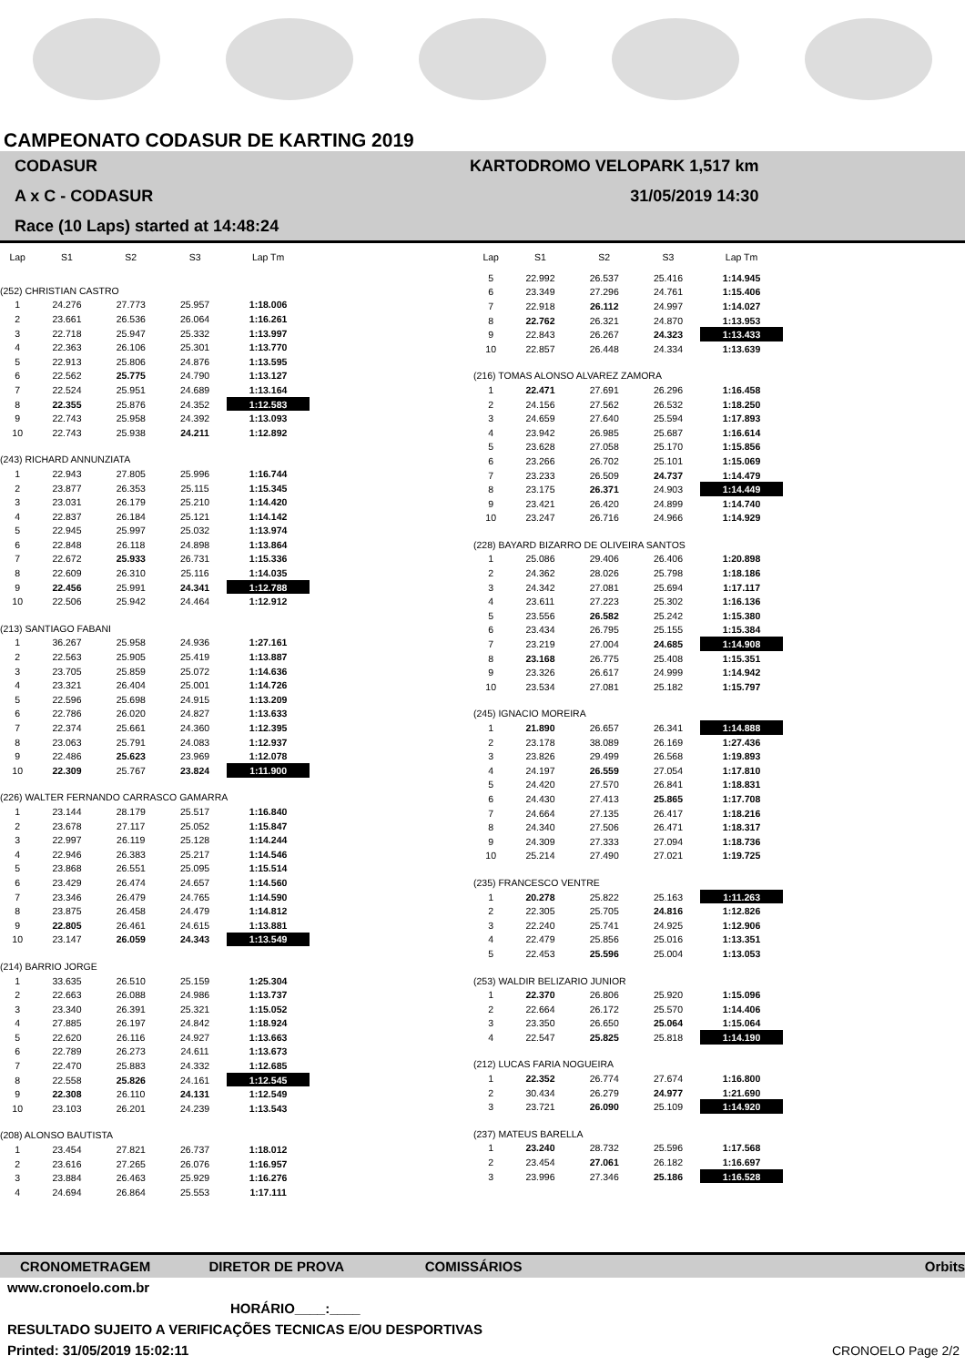CAMPEONATO CODASUR DE KARTING 2019
CODASUR
A x C - CODASUR
Race (10 Laps) started at 14:48:24
KARTODROMO VELOPARK 1,517 km
31/05/2019 14:30
| Lap | S1 | S2 | S3 | Lap Tm |
| --- | --- | --- | --- | --- |
| (252) CHRISTIAN CASTRO | | | | |
| 1 | 24.276 | 27.773 | 25.957 | 1:18.006 |
| 2 | 23.661 | 26.536 | 26.064 | 1:16.261 |
| 3 | 22.718 | 25.947 | 25.332 | 1:13.997 |
| 4 | 22.363 | 26.106 | 25.301 | 1:13.770 |
| 5 | 22.913 | 25.806 | 24.876 | 1:13.595 |
| 6 | 22.562 | 25.775 | 24.790 | 1:13.127 |
| 7 | 22.524 | 25.951 | 24.689 | 1:13.164 |
| 8 | 22.355 | 25.876 | 24.352 | 1:12.583 |
| 9 | 22.743 | 25.958 | 24.392 | 1:13.093 |
| 10 | 22.743 | 25.938 | 24.211 | 1:12.892 |
| (243) RICHARD ANNUNZIATA | | | | |
| 1 | 22.943 | 27.805 | 25.996 | 1:16.744 |
| 2 | 23.877 | 26.353 | 25.115 | 1:15.345 |
| 3 | 23.031 | 26.179 | 25.210 | 1:14.420 |
| 4 | 22.837 | 26.184 | 25.121 | 1:14.142 |
| 5 | 22.945 | 25.997 | 25.032 | 1:13.974 |
| 6 | 22.848 | 26.118 | 24.898 | 1:13.864 |
| 7 | 22.672 | 25.933 | 26.731 | 1:15.336 |
| 8 | 22.609 | 26.310 | 25.116 | 1:14.035 |
| 9 | 22.456 | 25.991 | 24.341 | 1:12.788 |
| 10 | 22.506 | 25.942 | 24.464 | 1:12.912 |
| (213) SANTIAGO FABANI | | | | |
| 1 | 36.267 | 25.958 | 24.936 | 1:27.161 |
| 2 | 22.563 | 25.905 | 25.419 | 1:13.887 |
| 3 | 23.705 | 25.859 | 25.072 | 1:14.636 |
| 4 | 23.321 | 26.404 | 25.001 | 1:14.726 |
| 5 | 22.596 | 25.698 | 24.915 | 1:13.209 |
| 6 | 22.786 | 26.020 | 24.827 | 1:13.633 |
| 7 | 22.374 | 25.661 | 24.360 | 1:12.395 |
| 8 | 23.063 | 25.791 | 24.083 | 1:12.937 |
| 9 | 22.486 | 25.623 | 23.969 | 1:12.078 |
| 10 | 22.309 | 25.767 | 23.824 | 1:11.900 |
| (226) WALTER FERNANDO CARRASCO GAMARRA | | | | |
| 1 | 23.144 | 28.179 | 25.517 | 1:16.840 |
| 2 | 23.678 | 27.117 | 25.052 | 1:15.847 |
| 3 | 22.997 | 26.119 | 25.128 | 1:14.244 |
| 4 | 22.946 | 26.383 | 25.217 | 1:14.546 |
| 5 | 23.868 | 26.551 | 25.095 | 1:15.514 |
| 6 | 23.429 | 26.474 | 24.657 | 1:14.560 |
| 7 | 23.346 | 26.479 | 24.765 | 1:14.590 |
| 8 | 23.875 | 26.458 | 24.479 | 1:14.812 |
| 9 | 22.805 | 26.461 | 24.615 | 1:13.881 |
| 10 | 23.147 | 26.059 | 24.343 | 1:13.549 |
| (214) BARRIO JORGE | | | | |
| 1 | 33.635 | 26.510 | 25.159 | 1:25.304 |
| 2 | 22.663 | 26.088 | 24.986 | 1:13.737 |
| 3 | 23.340 | 26.391 | 25.321 | 1:15.052 |
| 4 | 27.885 | 26.197 | 24.842 | 1:18.924 |
| 5 | 22.620 | 26.116 | 24.927 | 1:13.663 |
| 6 | 22.789 | 26.273 | 24.611 | 1:13.673 |
| 7 | 22.470 | 25.883 | 24.332 | 1:12.685 |
| 8 | 22.558 | 25.826 | 24.161 | 1:12.545 |
| 9 | 22.308 | 26.110 | 24.131 | 1:12.549 |
| 10 | 23.103 | 26.201 | 24.239 | 1:13.543 |
| (208) ALONSO BAUTISTA | | | | |
| 1 | 23.454 | 27.821 | 26.737 | 1:18.012 |
| 2 | 23.616 | 27.265 | 26.076 | 1:16.957 |
| 3 | 23.884 | 26.463 | 25.929 | 1:16.276 |
| 4 | 24.694 | 26.864 | 25.553 | 1:17.111 |
| Lap | S1 | S2 | S3 | Lap Tm |
| --- | --- | --- | --- | --- |
| 5 | 22.992 | 26.537 | 25.416 | 1:14.945 |
| 6 | 23.349 | 27.296 | 24.761 | 1:15.406 |
| 7 | 22.918 | 26.112 | 24.997 | 1:14.027 |
| 8 | 22.762 | 26.321 | 24.870 | 1:13.953 |
| 9 | 22.843 | 26.267 | 24.323 | 1:13.433 |
| 10 | 22.857 | 26.448 | 24.334 | 1:13.639 |
| (216) TOMAS ALONSO ALVAREZ ZAMORA | | | | |
| 1 | 22.471 | 27.691 | 26.296 | 1:16.458 |
| 2 | 24.156 | 27.562 | 26.532 | 1:18.250 |
| 3 | 24.659 | 27.640 | 25.594 | 1:17.893 |
| 4 | 23.942 | 26.985 | 25.687 | 1:16.614 |
| 5 | 23.628 | 27.058 | 25.170 | 1:15.856 |
| 6 | 23.266 | 26.702 | 25.101 | 1:15.069 |
| 7 | 23.233 | 26.509 | 24.737 | 1:14.479 |
| 8 | 23.175 | 26.371 | 24.903 | 1:14.449 |
| 9 | 23.421 | 26.420 | 24.899 | 1:14.740 |
| 10 | 23.247 | 26.716 | 24.966 | 1:14.929 |
| (228) BAYARD BIZARRO DE OLIVEIRA SANTOS | | | | |
| 1 | 25.086 | 29.406 | 26.406 | 1:20.898 |
| 2 | 24.362 | 28.026 | 25.798 | 1:18.186 |
| 3 | 24.342 | 27.081 | 25.694 | 1:17.117 |
| 4 | 23.611 | 27.223 | 25.302 | 1:16.136 |
| 5 | 23.556 | 26.582 | 25.242 | 1:15.380 |
| 6 | 23.434 | 26.795 | 25.155 | 1:15.384 |
| 7 | 23.219 | 27.004 | 24.685 | 1:14.908 |
| 8 | 23.168 | 26.775 | 25.408 | 1:15.351 |
| 9 | 23.326 | 26.617 | 24.999 | 1:14.942 |
| 10 | 23.534 | 27.081 | 25.182 | 1:15.797 |
| (245) IGNACIO MOREIRA | | | | |
| 1 | 21.890 | 26.657 | 26.341 | 1:14.888 |
| 2 | 23.178 | 38.089 | 26.169 | 1:27.436 |
| 3 | 23.826 | 29.499 | 26.568 | 1:19.893 |
| 4 | 24.197 | 26.559 | 27.054 | 1:17.810 |
| 5 | 24.420 | 27.570 | 26.841 | 1:18.831 |
| 6 | 24.430 | 27.413 | 25.865 | 1:17.708 |
| 7 | 24.664 | 27.135 | 26.417 | 1:18.216 |
| 8 | 24.340 | 27.506 | 26.471 | 1:18.317 |
| 9 | 24.309 | 27.333 | 27.094 | 1:18.736 |
| 10 | 25.214 | 27.490 | 27.021 | 1:19.725 |
| (235) FRANCESCO VENTRE | | | | |
| 1 | 20.278 | 25.822 | 25.163 | 1:11.263 |
| 2 | 22.305 | 25.705 | 24.816 | 1:12.826 |
| 3 | 22.240 | 25.741 | 24.925 | 1:12.906 |
| 4 | 22.479 | 25.856 | 25.016 | 1:13.351 |
| 5 | 22.453 | 25.596 | 25.004 | 1:13.053 |
| (253) WALDIR BELIZARIO JUNIOR | | | | |
| 1 | 22.370 | 26.806 | 25.920 | 1:15.096 |
| 2 | 22.664 | 26.172 | 25.570 | 1:14.406 |
| 3 | 23.350 | 26.650 | 25.064 | 1:15.064 |
| 4 | 22.547 | 25.825 | 25.818 | 1:14.190 |
| (212) LUCAS FARIA NOGUEIRA | | | | |
| 1 | 22.352 | 26.774 | 27.674 | 1:16.800 |
| 2 | 30.434 | 26.279 | 24.977 | 1:21.690 |
| 3 | 23.721 | 26.090 | 25.109 | 1:14.920 |
| (237) MATEUS BARELLA | | | | |
| 1 | 23.240 | 28.732 | 25.596 | 1:17.568 |
| 2 | 23.454 | 27.061 | 26.182 | 1:16.697 |
| 3 | 23.996 | 27.346 | 25.186 | 1:16.528 |
CRONOMETRAGEM DIRETOR DE PROVA COMISSÁRIOS Orbits
www.cronoelo.com.br
HORÁRIO____:____
RESULTADO SUJEITO A VERIFICAÇÕES TECNICAS E/OU DESPORTIVAS
Printed: 31/05/2019 15:02:11
CRONOELO Page 2/2